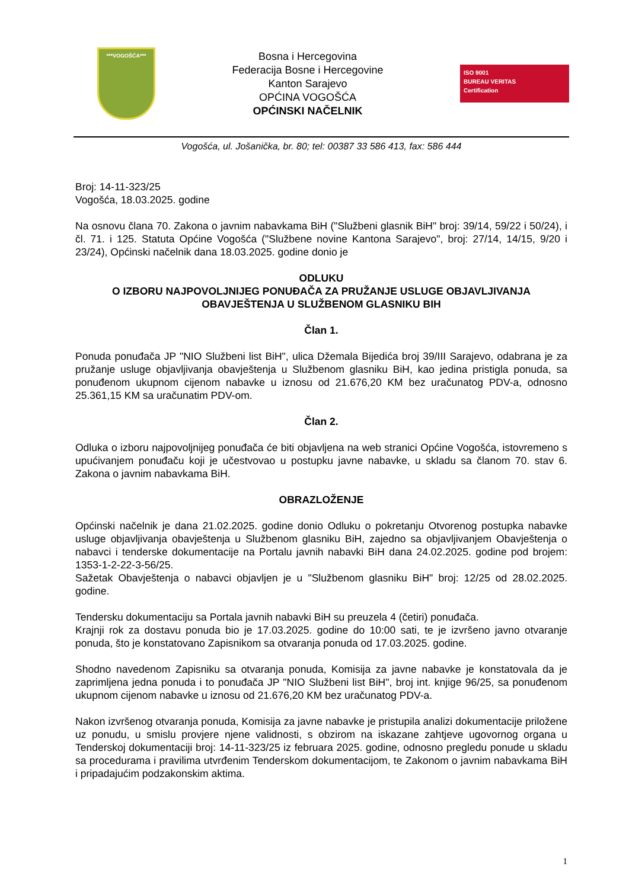***VOGOŠĆA***
Bosna i Hercegovina
Federacija Bosne i Hercegovine
Kanton Sarajevo
OPĆINA VOGOŠĆA
OPĆINSKI NAČELNIK
ISO 9001
BUREAU VERITAS
Certification
Vogošća, ul. Jošanička, br. 80; tel: 00387 33 586 413, fax: 586 444
Broj: 14-11-323/25
Vogošća, 18.03.2025. godine
Na osnovu člana 70. Zakona o javnim nabavkama BiH ("Službeni glasnik BiH" broj: 39/14, 59/22 i 50/24), i čl. 71. i 125. Statuta Općine Vogošća ("Službene novine Kantona Sarajevo", broj: 27/14, 14/15, 9/20 i 23/24), Općinski načelnik dana 18.03.2025. godine donio je
ODLUKU
O IZBORU NAJPOVOLJNIJEG PONUĐAČA ZA PRUŽANJE USLUGE OBJAVLJIVANJA OBAVJEŠTENJA U SLUŽBENOM GLASNIKU BIH
Član 1.
Ponuda ponuđača JP "NIO Službeni list BiH", ulica Džemala Bijedića broj 39/III Sarajevo, odabrana je za pružanje usluge objavljivanja obavještenja u Službenom glasniku BiH, kao jedina pristigla ponuda, sa ponuđenom ukupnom cijenom nabavke u iznosu od 21.676,20 KM bez uračunatog PDV-a, odnosno 25.361,15 KM sa uračunatim PDV-om.
Član 2.
Odluka o izboru najpovoljnijeg ponuđača će biti objavljena na web stranici Općine Vogošća, istovremeno s upućivanjem ponuđaču koji je učestvovao u postupku javne nabavke, u skladu sa članom 70. stav 6. Zakona o javnim nabavkama BiH.
OBRAZLOŽENJE
Općinski načelnik je dana 21.02.2025. godine donio Odluku o pokretanju Otvorenog postupka nabavke usluge objavljivanja obavještenja u Službenom glasniku BiH, zajedno sa objavljivanjem Obavještenja o nabavci i tenderske dokumentacije na Portalu javnih nabavki BiH dana 24.02.2025. godine pod brojem: 1353-1-2-22-3-56/25.
Sažetak Obavještenja o nabavci objavljen je u "Službenom glasniku BiH" broj: 12/25 od 28.02.2025. godine.
Tendersku dokumentaciju sa Portala javnih nabavki BiH su preuzela 4 (četiri) ponuđača.
Krajnji rok za dostavu ponuda bio je 17.03.2025. godine do 10:00 sati, te je izvršeno javno otvaranje ponuda, što je konstatovano Zapisnikom sa otvaranja ponuda od 17.03.2025. godine.
Shodno navedenom Zapisniku sa otvaranja ponuda, Komisija za javne nabavke je konstatovala da je zaprimljena jedna ponuda i to ponuđača JP "NIO Službeni list BiH", broj int. knjige 96/25, sa ponuđenom ukupnom cijenom nabavke u iznosu od 21.676,20 KM bez uračunatog PDV-a.
Nakon izvršenog otvaranja ponuda, Komisija za javne nabavke je pristupila analizi dokumentacije priložene uz ponudu, u smislu provjere njene validnosti, s obzirom na iskazane zahtjeve ugovornog organa u Tenderskoj dokumentaciji broj: 14-11-323/25 iz februara 2025. godine, odnosno pregledu ponude u skladu sa procedurama i pravilima utvrđenim Tenderskom dokumentacijom, te Zakonom o javnim nabavkama BiH i pripadajućim podzakonskim aktima.
1